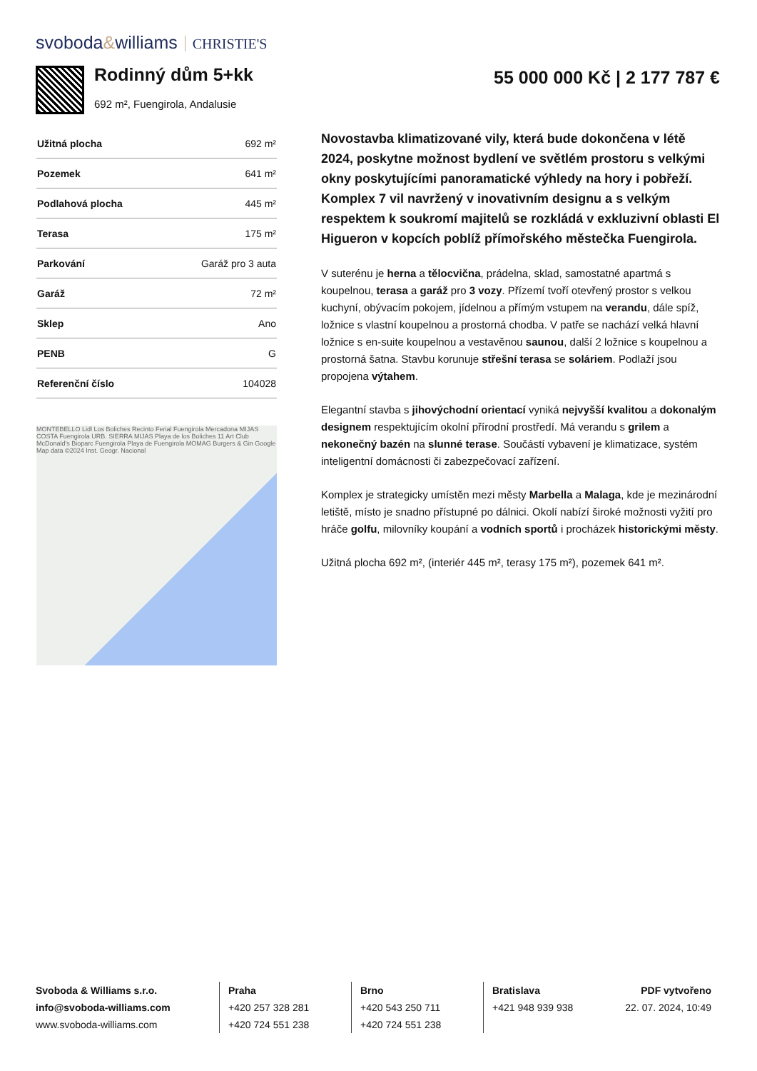svoboda&williams CHRISTIE'S
Rodinný dům 5+kk
692 m², Fuengirola, Andalusie
55 000 000 Kč | 2 177 787 €
| Užitná plocha | 692 m² |
| Pozemek | 641 m² |
| Podlahová plocha | 445 m² |
| Terasa | 175 m² |
| Parkování | Garáž pro 3 auta |
| Garáž | 72 m² |
| Sklep | Ano |
| PENB | G |
| Referenční číslo | 104028 |
MONTEBELLO Lidl Los Boliches Recinto Ferial Fuengirola Mercadona MIJAS COSTA Fuengirola URB. SIERRA MIJAS Playa de los Boliches 11 Art Club McDonald's Bioparc Fuengirola Playa de Fuengirola MOMAG Burgers & Gin Google Map data ©2024 Inst. Geogr. Nacional
Novostavba klimatizované vily, která bude dokončena v létě 2024, poskytne možnost bydlení ve světlém prostoru s velkými okny poskytujícími panoramatické výhledy na hory i pobřeží. Komplex 7 vil navržený v inovativním designu a s velkým respektem k soukromí majitelů se rozkládá v exkluzivní oblasti El Higueron v kopcích poblíž přímořského městečka Fuengirola.
V suterénu je herna a tělocvična, prádelna, sklad, samostatné apartmá s koupelnou, terasa a garáž pro 3 vozy. Přízemí tvoří otevřený prostor s velkou kuchyní, obývacím pokojem, jídelnou a přímým vstupem na verandu, dále spíž, ložnice s vlastní koupelnou a prostorná chodba. V patře se nachází velká hlavní ložnice s en-suite koupelnou a vestavěnou saunou, další 2 ložnice s koupelnou a prostorná šatna. Stavbu korunuje střešní terasa se soláriem. Podlaží jsou propojena výtahem.
Elegantní stavba s jihovýchodní orientací vyniká nejvyšší kvalitou a dokonalým designem respektujícím okolní přírodní prostředí. Má verandu s grilem a nekonečný bazén na slunné terase. Součástí vybavení je klimatizace, systém inteligentní domácnosti či zabezpečovací zařízení.
Komplex je strategicky umístěn mezi městy Marbella a Malaga, kde je mezinárodní letiště, místo je snadno přístupné po dálnici. Okolí nabízí široké možnosti vyžití pro hráče golfu, milovníky koupání a vodních sportů i procházek historickými městy.
Užitná plocha 692 m², (interiér 445 m², terasy 175 m²), pozemek 641 m².
Svoboda & Williams s.r.o.
info@svoboda-williams.com
www.svoboda-williams.com
Praha
+420 257 328 281
+420 724 551 238
Brno
+420 543 250 711
+420 724 551 238
Bratislava
+421 948 939 938
PDF vytvořeno
22. 07. 2024, 10:49